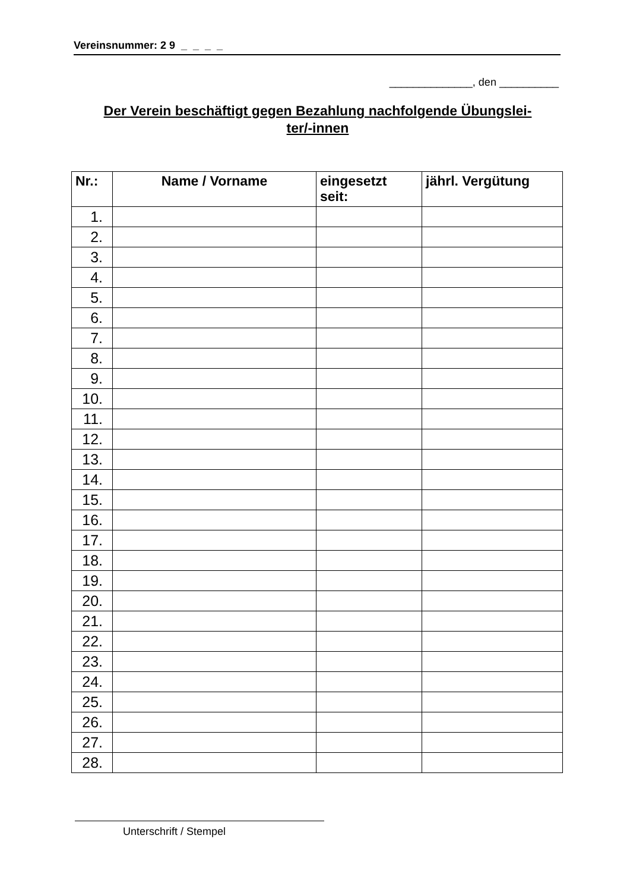Vereinsnummer: 2 9 _ _ _ _
______________, den __________
Der Verein beschäftigt gegen Bezahlung nachfolgende Übungslei-
ter/-innen
| Nr.: | Name / Vorname | eingesetzt seit: | jährl. Vergütung |
| --- | --- | --- | --- |
| 1. | | | |
| 2. | | | |
| 3. | | | |
| 4. | | | |
| 5. | | | |
| 6. | | | |
| 7. | | | |
| 8. | | | |
| 9. | | | |
| 10. | | | |
| 11. | | | |
| 12. | | | |
| 13. | | | |
| 14. | | | |
| 15. | | | |
| 16. | | | |
| 17. | | | |
| 18. | | | |
| 19. | | | |
| 20. | | | |
| 21. | | | |
| 22. | | | |
| 23. | | | |
| 24. | | | |
| 25. | | | |
| 26. | | | |
| 27. | | | |
| 28. | | | |
Unterschrift / Stempel